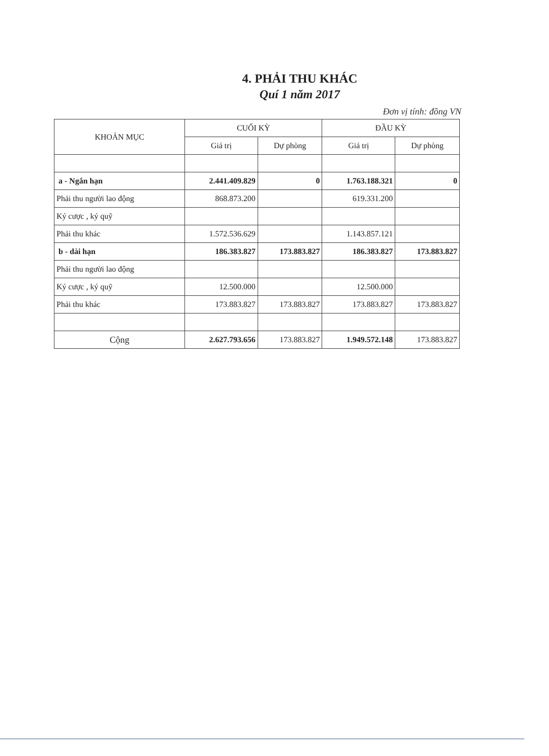4. PHẢI THU KHÁC
Quí 1 năm 2017
Đơn vị tính: đồng VN
| KHOẢN MỤC | CUỐI KỲ | | ĐẦU KỲ | |
| --- | --- | --- | --- | --- |
| | Giá trị | Dự phòng | Giá trị | Dự phòng |
| a - Ngắn hạn | 2.441.409.829 | 0 | 1.763.188.321 | 0 |
| Phải thu người lao động | 868.873.200 | | 619.331.200 | |
| Ký cược , ký quỹ | | | | |
| Phải thu khác | 1.572.536.629 | | 1.143.857.121 | |
| b - dài hạn | 186.383.827 | 173.883.827 | 186.383.827 | 173.883.827 |
| Phải thu người lao động | | | | |
| Ký cược , ký quỹ | 12.500.000 | | 12.500.000 | |
| Phải thu khác | 173.883.827 | 173.883.827 | 173.883.827 | 173.883.827 |
| Cộng | 2.627.793.656 | 173.883.827 | 1.949.572.148 | 173.883.827 |